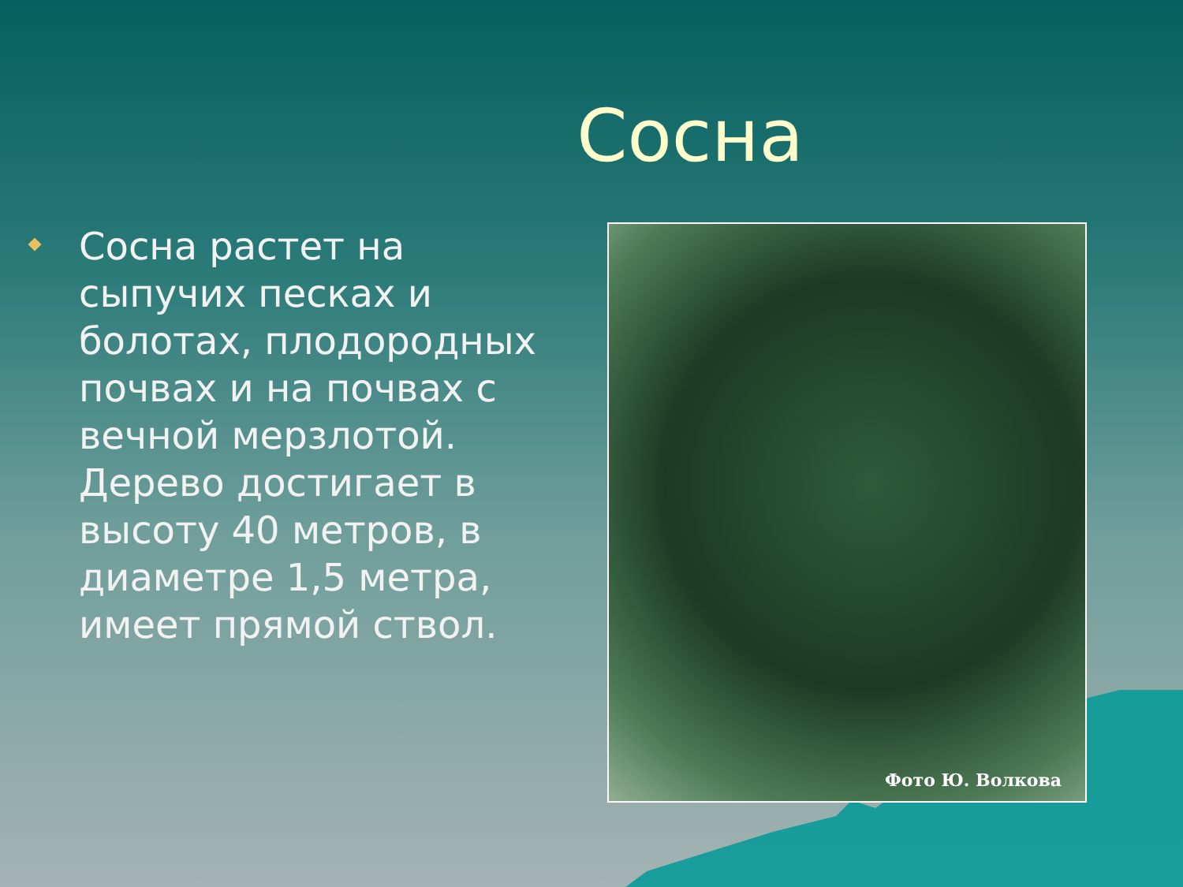Сосна
Сосна растет на сыпучих песках и болотах, плодородных почвах и на почвах с вечной мерзлотой. Дерево достигает в высоту 40 метров, в диаметре 1,5 метра, имеет прямой ствол.
Фото Ю. Волкова